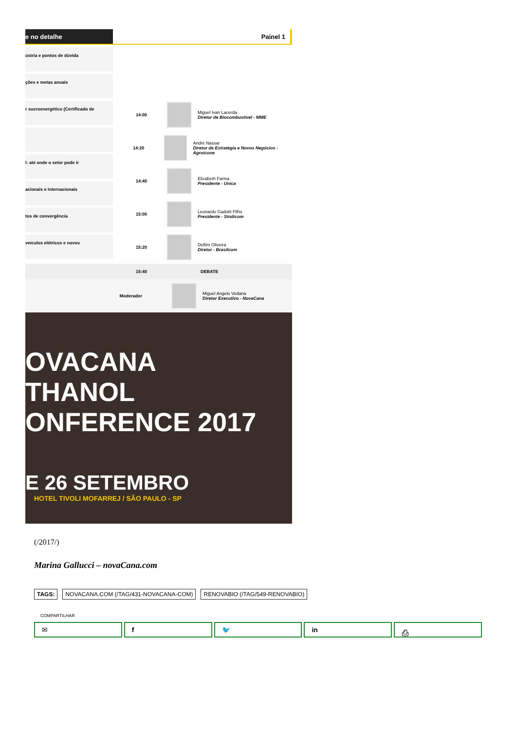e no detalhe Painel 1
ústria e pontos de dúvida
ções e metas anuais
r sucroenergético (Certificado de
l: até onde o setor pode ir
acionais e internacionais
tos de convergência
veículos elétricos e novos
14:00
Miguel Ivan Lacerda
Diretor de Biocombustível - MME
14:20
André Nassar
Diretor de Estratégia e Novos Negócios - Agroicone
14:40
Elizabeth Farina
Presidente - Unica
15:00
Leonardo Gadotti Filho
Presidente - Sindicom
15:20
Delfim Oliveira
Diretor - Brasilcom
15:40 DEBATE
Moderador
Miguel Angelo Vedana
Diretor Executivo - NovaCana
OVACANA
THANOL
ONFERENCE 2017
E 26 SETEMBRO
HOTEL TIVOLI MOFARREJ / SÃO PAULO - SP
(/2017/)
Marina Gallucci – novaCana.com
TAGS: NOVACANA.COM (/TAG/431-NOVACANA-COM) RENOVABIO (/TAG/549-RENOVABIO)
COMPARTILHAR
✉ f 🐦 in ⎙